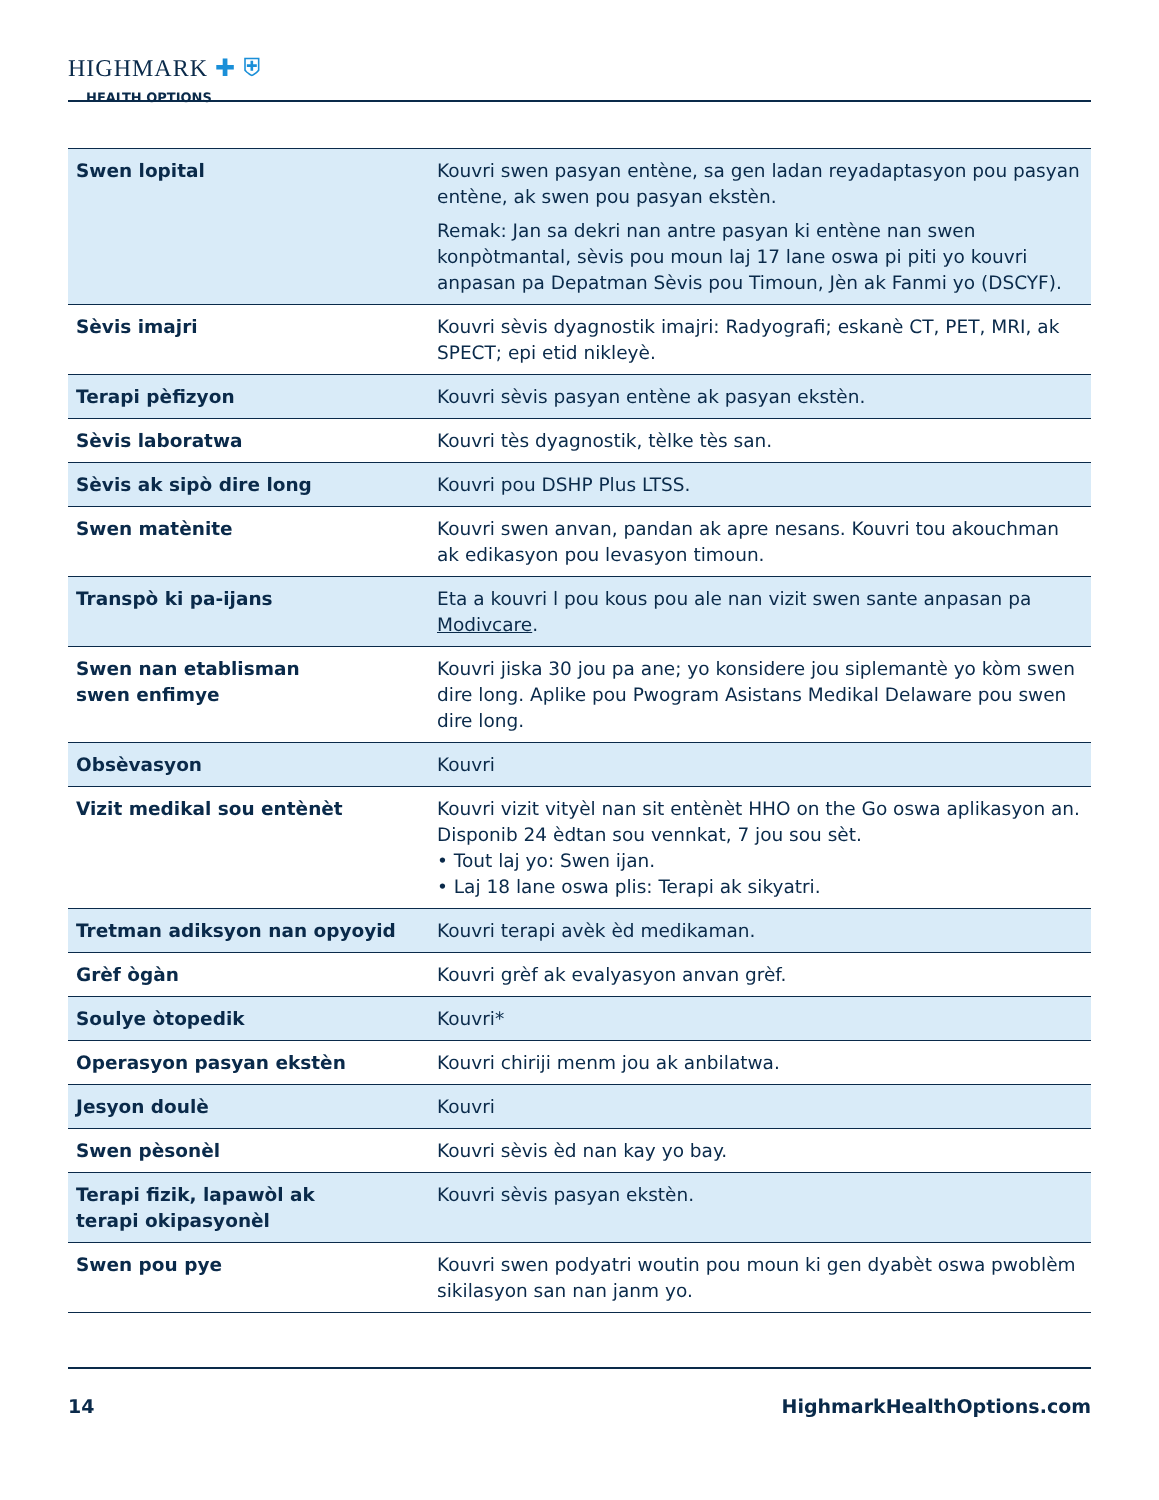HIGHMARK ✚ ⛨
HEALTH OPTIONS
| Swen lopital | Kouvri swen pasyan entène, sa gen ladan reyadaptasyon pou pasyan entène, ak swen pou pasyan ekstèn. Remak: Jan sa dekri nan antre pasyan ki entène nan swen konpòtmantal, sèvis pou moun laj 17 lane oswa pi piti yo kouvri anpasan pa Depatman Sèvis pou Timoun, Jèn ak Fanmi yo (DSCYF). |
| Sèvis imajri | Kouvri sèvis dyagnostik imajri: Radyografi; eskanè CT, PET, MRI, ak SPECT; epi etid nikleyè. |
| Terapi pèfizyon | Kouvri sèvis pasyan entène ak pasyan ekstèn. |
| Sèvis laboratwa | Kouvri tès dyagnostik, tèlke tès san. |
| Sèvis ak sipò dire long | Kouvri pou DSHP Plus LTSS. |
| Swen matènite | Kouvri swen anvan, pandan ak apre nesans. Kouvri tou akouchman ak edikasyon pou levasyon timoun. |
| Transpò ki pa-ijans | Eta a kouvri l pou kous pou ale nan vizit swen sante anpasan pa Modivcare . |
| Swen nan etablisman swen enfimye | Kouvri jiska 30 jou pa ane; yo konsidere jou siplemantè yo kòm swen dire long. Aplike pou Pwogram Asistans Medikal Delaware pou swen dire long. |
| Obsèvasyon | Kouvri |
| Vizit medikal sou entènèt | Kouvri vizit vityèl nan sit entènèt HHO on the Go oswa aplikasyon an. Disponib 24 èdtan sou vennkat, 7 jou sou sèt. • Tout laj yo: Swen ijan. • Laj 18 lane oswa plis: Terapi ak sikyatri. |
| Tretman adiksyon nan opyoyid | Kouvri terapi avèk èd medikaman. |
| Grèf ògàn | Kouvri grèf ak evalyasyon anvan grèf. |
| Soulye òtopedik | Kouvri* |
| Operasyon pasyan ekstèn | Kouvri chiriji menm jou ak anbilatwa. |
| Jesyon doulè | Kouvri |
| Swen pèsonèl | Kouvri sèvis èd nan kay yo bay. |
| Terapi fizik, lapawòl ak terapi okipasyonèl | Kouvri sèvis pasyan ekstèn. |
| Swen pou pye | Kouvri swen podyatri woutin pou moun ki gen dyabèt oswa pwoblèm sikilasyon san nan janm yo. |
14 HighmarkHealthOptions.com